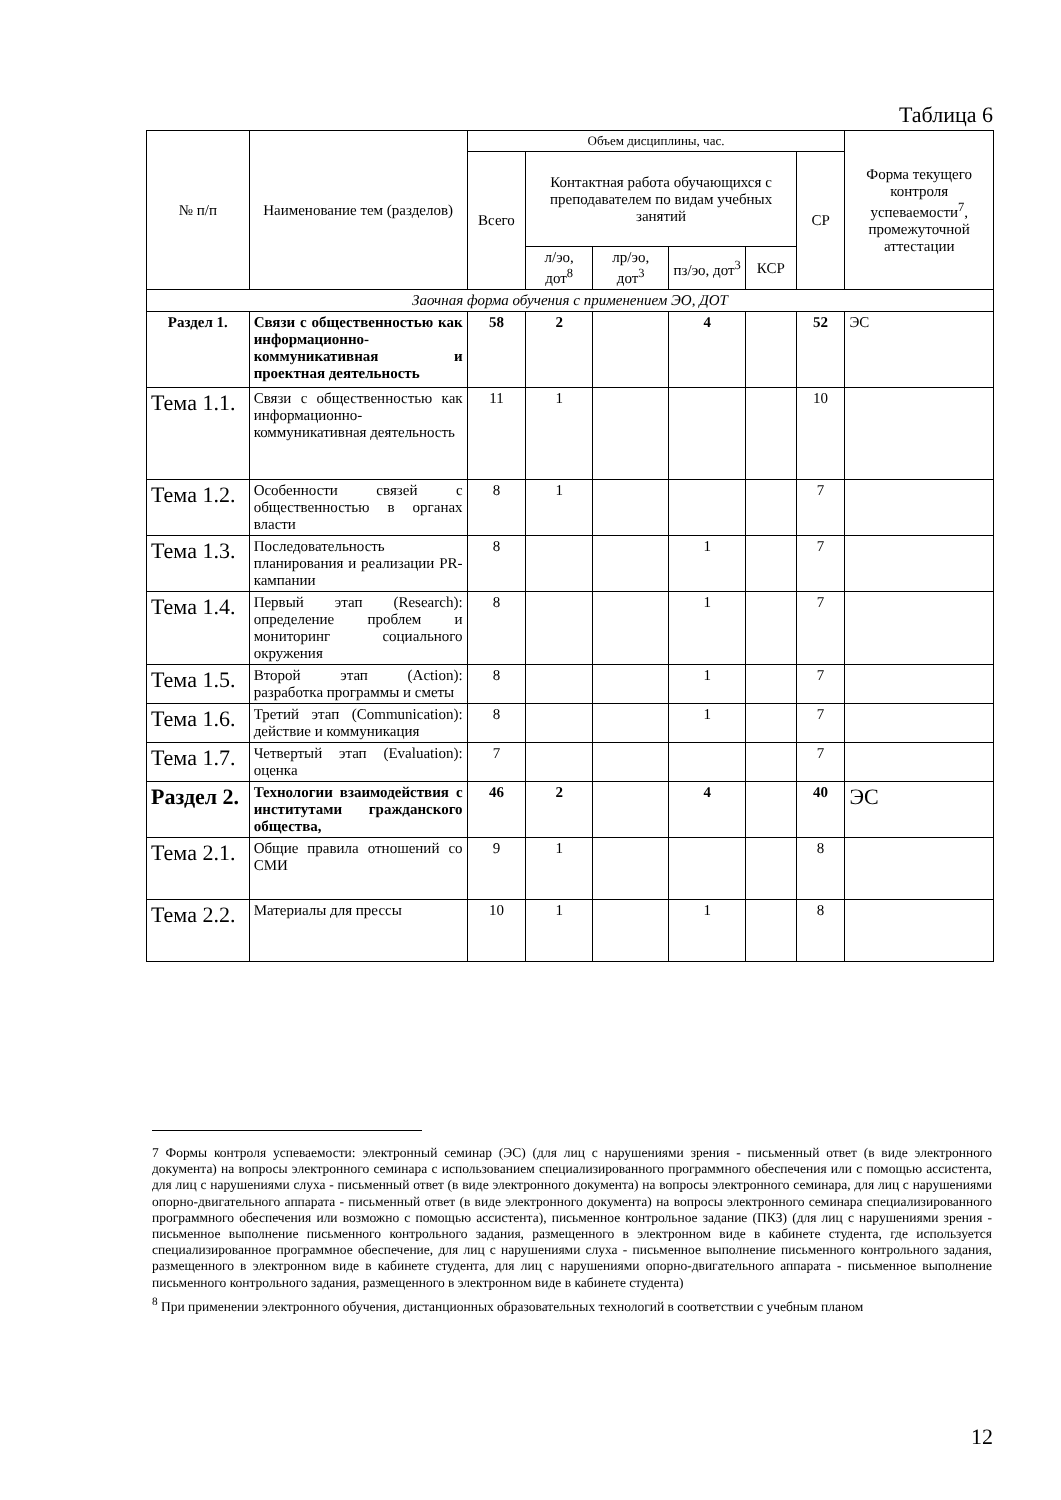Таблица 6
| № п/п | Наименование тем (разделов) | Объем дисциплины, час. | | | | | | Форма текущего контроля успеваемости<sup>7</sup>, промежуточной аттестации |
| --- | --- | --- | --- | --- | --- | --- | --- | --- |
| | | Всего | Контактная работа обучающихся с преподавателем по видам учебных занятий | | | | СР | |
| | | | л/эо, дот<sup>8</sup> | лр/эо, дот<sup>3</sup> | пз/эо, дот<sup>3</sup> | КСР | | |
| Заочная форма обучения с применением ЭО, ДОТ | | | | | | | | |
| Раздел 1. | Связи с общественностью как информационно-коммуникативная и проектная деятельность | 58 | 2 | | 4 | | 52 | ЭС |
| Тема 1.1. | Связи с общественностью как информационно-коммуникативная деятельность | 11 | 1 | | | | 10 | |
| Тема 1.2. | Особенности связей с общественностью в органах власти | 8 | 1 | | | | 7 | |
| Тема 1.3. | Последовательность планирования и реализации PR-кампании | 8 | | | 1 | | 7 | |
| Тема 1.4. | Первый этап (Research): определение проблем и мониторинг социального окружения | 8 | | | 1 | | 7 | |
| Тема 1.5. | Второй этап (Action): разработка программы и сметы | 8 | | | 1 | | 7 | |
| Тема 1.6. | Третий этап (Communication): действие и коммуникация | 8 | | | 1 | | 7 | |
| Тема 1.7. | Четвертый этап (Evaluation): оценка | 7 | | | | | 7 | |
| Раздел 2. | Технологии взаимодействия с институтами гражданского общества, | 46 | 2 | | 4 | | 40 | ЭС |
| Тема 2.1. | Общие правила отношений со СМИ | 9 | 1 | | | | 8 | |
| Тема 2.2. | Материалы для прессы | 10 | 1 | | 1 | | 8 | |
7 Формы контроля успеваемости: электронный семинар (ЭС) (для лиц с нарушениями зрения - письменный ответ (в виде электронного документа) на вопросы электронного семинара с использованием специализированного программного обеспечения или с помощью ассистента, для лиц с нарушениями слуха - письменный ответ (в виде электронного документа) на вопросы электронного семинара, для лиц с нарушениями опорно-двигательного аппарата - письменный ответ (в виде электронного документа) на вопросы электронного семинара специализированного программного обеспечения или возможно с помощью ассистента), письменное контрольное задание (ПКЗ) (для лиц с нарушениями зрения - письменное выполнение письменного контрольного задания, размещенного в электронном виде в кабинете студента, где используется специализированное программное обеспечение, для лиц с нарушениями слуха - письменное выполнение письменного контрольного задания, размещенного в электронном виде в кабинете студента, для лиц с нарушениями опорно-двигательного аппарата - письменное выполнение письменного контрольного задания, размещенного в электронном виде в кабинете студента)
<sup>8</sup> При применении электронного обучения, дистанционных образовательных технологий в соответствии с учебным планом
12